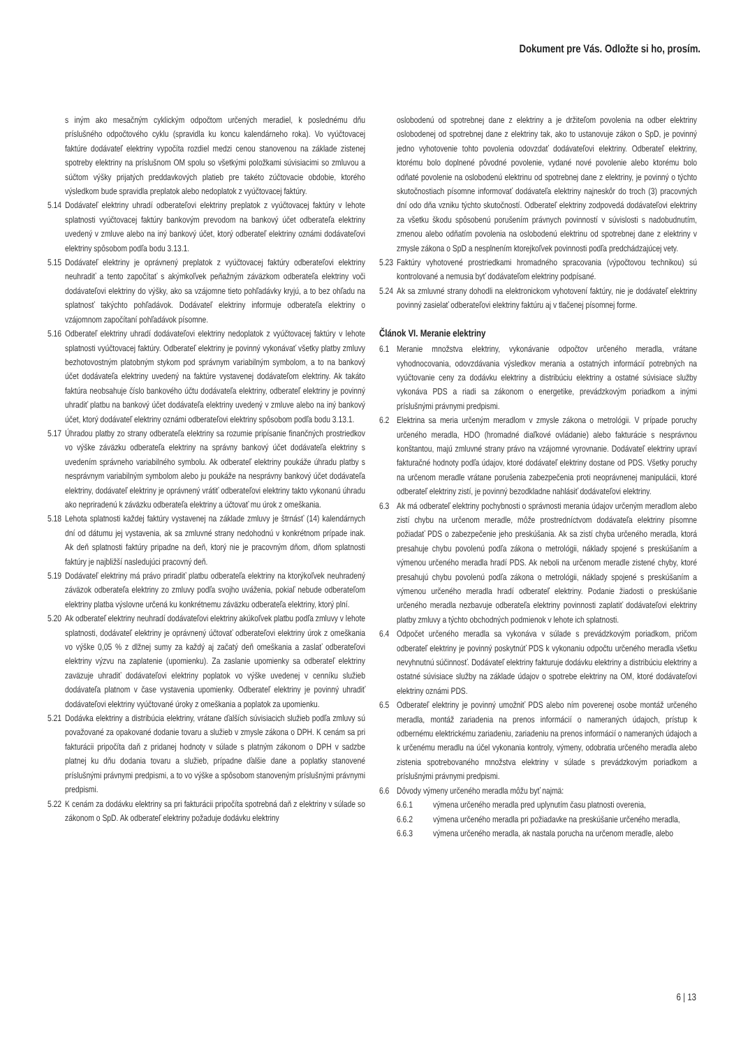Dokument pre Vás. Odložte si ho, prosím.
s iným ako mesačným cyklickým odpočtom určených meradiel, k poslednému dňu príslušného odpočtového cyklu (spravidla ku koncu kalendárneho roka). Vo vyúčtovacej faktúre dodávateľ elektriny vypočíta rozdiel medzi cenou stanovenou na základe zistenej spotreby elektriny na príslušnom OM spolu so všetkými položkami súvisiacimi so zmluvou a súčtom výšky prijatých preddavkových platieb pre takéto zúčtovacie obdobie, ktorého výsledkom bude spravidla preplatok alebo nedoplatok z vyúčtovacej faktúry.
5.14 Dodávateľ elektriny uhradí odberateľovi elektriny preplatok z vyúčtovacej faktúry v lehote splatnosti vyúčtovacej faktúry bankovým prevodom na bankový účet odberateľa elektriny uvedený v zmluve alebo na iný bankový účet, ktorý odberateľ elektriny oznámi dodávateľovi elektriny spôsobom podľa bodu 3.13.1.
5.15 Dodávateľ elektriny je oprávnený preplatok z vyúčtovacej faktúry odberateľovi elektriny neuhradiť a tento započítať s akýmkoľvek peňažným záväzkom odberateľa elektriny voči dodávateľovi elektriny do výšky, ako sa vzájomne tieto pohľadávky kryjú, a to bez ohľadu na splatnosť takýchto pohľadávok. Dodávateľ elektriny informuje odberateľa elektriny o vzájomnom započítaní pohľadávok písomne.
5.16 Odberateľ elektriny uhradí dodávateľovi elektriny nedoplatok z vyúčtovacej faktúry v lehote splatnosti vyúčtovacej faktúry. Odberateľ elektriny je povinný vykonávať všetky platby zmluvy bezhotovostným platobným stykom pod správnym variabilným symbolom, a to na bankový účet dodávateľa elektriny uvedený na faktúre vystavenej dodávateľom elektriny. Ak takáto faktúra neobsahuje číslo bankového účtu dodávateľa elektriny, odberateľ elektriny je povinný uhradiť platbu na bankový účet dodávateľa elektriny uvedený v zmluve alebo na iný bankový účet, ktorý dodávateľ elektriny oznámi odberateľovi elektriny spôsobom podľa bodu 3.13.1.
5.17 Úhradou platby zo strany odberateľa elektriny sa rozumie pripísanie finančných prostriedkov vo výške záväzku odberateľa elektriny na správny bankový účet dodávateľa elektriny s uvedením správneho variabilného symbolu. Ak odberateľ elektriny poukáže úhradu platby s nesprávnym variabilným symbolom alebo ju poukáže na nesprávny bankový účet dodávateľa elektriny, dodávateľ elektriny je oprávnený vrátiť odberateľovi elektriny takto vykonanú úhradu ako nepriradenú k záväzku odberateľa elektriny a účtovať mu úrok z omeškania.
5.18 Lehota splatnosti každej faktúry vystavenej na základe zmluvy je štrnásť (14) kalendárnych dní od dátumu jej vystavenia, ak sa zmluvné strany nedohodnú v konkrétnom prípade inak. Ak deň splatnosti faktúry pripadne na deň, ktorý nie je pracovným dňom, dňom splatnosti faktúry je najbližší nasledujúci pracovný deň.
5.19 Dodávateľ elektriny má právo priradiť platbu odberateľa elektriny na ktorýkoľvek neuhradený záväzok odberateľa elektriny zo zmluvy podľa svojho uváženia, pokiaľ nebude odberateľom elektriny platba výslovne určená ku konkrétnemu záväzku odberateľa elektriny, ktorý plní.
5.20 Ak odberateľ elektriny neuhradí dodávateľovi elektriny akúkoľvek platbu podľa zmluvy v lehote splatnosti, dodávateľ elektriny je oprávnený účtovať odberateľovi elektriny úrok z omeškania vo výške 0,05 % z dlžnej sumy za každý aj začatý deň omeškania a zaslať odberateľovi elektriny výzvu na zaplatenie (upomienku). Za zaslanie upomienky sa odberateľ elektriny zaväzuje uhradiť dodávateľovi elektriny poplatok vo výške uvedenej v cenníku služieb dodávateľa platnom v čase vystavenia upomienky. Odberateľ elektriny je povinný uhradiť dodávateľovi elektriny vyúčtované úroky z omeškania a poplatok za upomienku.
5.21 Dodávka elektriny a distribúcia elektriny, vrátane ďalších súvisiacich služieb podľa zmluvy sú považované za opakované dodanie tovaru a služieb v zmysle zákona o DPH. K cenám sa pri fakturácii pripočíta daň z pridanej hodnoty v súlade s platným zákonom o DPH v sadzbe platnej ku dňu dodania tovaru a služieb, prípadne ďalšie dane a poplatky stanovené príslušnými právnymi predpismi, a to vo výške a spôsobom stanoveným príslušnými právnymi predpismi.
5.22 K cenám za dodávku elektriny sa pri fakturácii pripočíta spotrebná daň z elektriny v súlade so zákonom o SpD. Ak odberateľ elektriny požaduje dodávku elektriny
oslobodenú od spotrebnej dane z elektriny a je držiteľom povolenia na odber elektriny oslobodenej od spotrebnej dane z elektriny tak, ako to ustanovuje zákon o SpD, je povinný jedno vyhotovenie tohto povolenia odovzdať dodávateľovi elektriny. Odberateľ elektriny, ktorému bolo doplnené pôvodné povolenie, vydané nové povolenie alebo ktorému bolo odňaté povolenie na oslobodenú elektrinu od spotrebnej dane z elektriny, je povinný o týchto skutočnostiach písomne informovať dodávateľa elektriny najneskôr do troch (3) pracovných dní odo dňa vzniku týchto skutočností. Odberateľ elektriny zodpovedá dodávateľovi elektriny za všetku škodu spôsobenú porušením právnych povinností v súvislosti s nadobudnutím, zmenou alebo odňatím povolenia na oslobodenú elektrinu od spotrebnej dane z elektriny v zmysle zákona o SpD a nesplnením ktorejkoľvek povinnosti podľa predchádzajúcej vety.
5.23 Faktúry vyhotovené prostriedkami hromadného spracovania (výpočtovou technikou) sú kontrolované a nemusia byť dodávateľom elektriny podpísané.
5.24 Ak sa zmluvné strany dohodli na elektronickom vyhotovení faktúry, nie je dodávateľ elektriny povinný zasielať odberateľovi elektriny faktúru aj v tlačenej písomnej forme.
Článok VI. Meranie elektriny
6.1 Meranie množstva elektriny, vykonávanie odpočtov určeného meradla, vrátane vyhodnocovania, odovzdávania výsledkov merania a ostatných informácií potrebných na vyúčtovanie ceny za dodávku elektriny a distribúciu elektriny a ostatné súvisiace služby vykonáva PDS a riadi sa zákonom o energetike, prevádzkovým poriadkom a inými príslušnými právnymi predpismi.
6.2 Elektrina sa meria určeným meradlom v zmysle zákona o metrológii. V prípade poruchy určeného meradla, HDO (hromadné diaľkové ovládanie) alebo fakturácie s nesprávnou konštantou, majú zmluvné strany právo na vzájomné vyrovnanie. Dodávateľ elektriny upraví fakturačné hodnoty podľa údajov, ktoré dodávateľ elektriny dostane od PDS. Všetky poruchy na určenom meradle vrátane porušenia zabezpečenia proti neoprávnenej manipulácii, ktoré odberateľ elektriny zistí, je povinný bezodkladne nahlásiť dodávateľovi elektriny.
6.3 Ak má odberateľ elektriny pochybnosti o správnosti merania údajov určeným meradlom alebo zistí chybu na určenom meradle, môže prostredníctvom dodávateľa elektriny písomne požiadať PDS o zabezpečenie jeho preskúšania. Ak sa zistí chyba určeného meradla, ktorá presahuje chybu povolenú podľa zákona o metrológii, náklady spojené s preskúšaním a výmenou určeného meradla hradí PDS. Ak neboli na určenom meradle zistené chyby, ktoré presahujú chybu povolenú podľa zákona o metrológii, náklady spojené s preskúšaním a výmenou určeného meradla hradí odberateľ elektriny. Podanie žiadosti o preskúšanie určeného meradla nezbavuje odberateľa elektriny povinnosti zaplatiť dodávateľovi elektriny platby zmluvy a týchto obchodných podmienok v lehote ich splatnosti.
6.4 Odpočet určeného meradla sa vykonáva v súlade s prevádzkovým poriadkom, pričom odberateľ elektriny je povinný poskytnúť PDS k vykonaniu odpočtu určeného meradla všetku nevyhnutnú súčinnosť. Dodávateľ elektriny fakturuje dodávku elektriny a distribúciu elektriny a ostatné súvisiace služby na základe údajov o spotrebe elektriny na OM, ktoré dodávateľovi elektriny oznámi PDS.
6.5 Odberateľ elektriny je povinný umožniť PDS alebo ním poverenej osobe montáž určeného meradla, montáž zariadenia na prenos informácií o nameraných údajoch, prístup k odbernému elektrickému zariadeniu, zariadeniu na prenos informácií o nameraných údajoch a k určenému meradlu na účel vykonania kontroly, výmeny, odobratia určeného meradla alebo zistenia spotrebovaného množstva elektriny v súlade s prevádzkovým poriadkom a príslušnými právnymi predpismi.
6.6 Dôvody výmeny určeného meradla môžu byť najmä:
6.6.1 výmena určeného meradla pred uplynutím času platnosti overenia,
6.6.2 výmena určeného meradla pri požiadavke na preskúšanie určeného meradla,
6.6.3 výmena určeného meradla, ak nastala porucha na určenom meradle, alebo
6 | 13